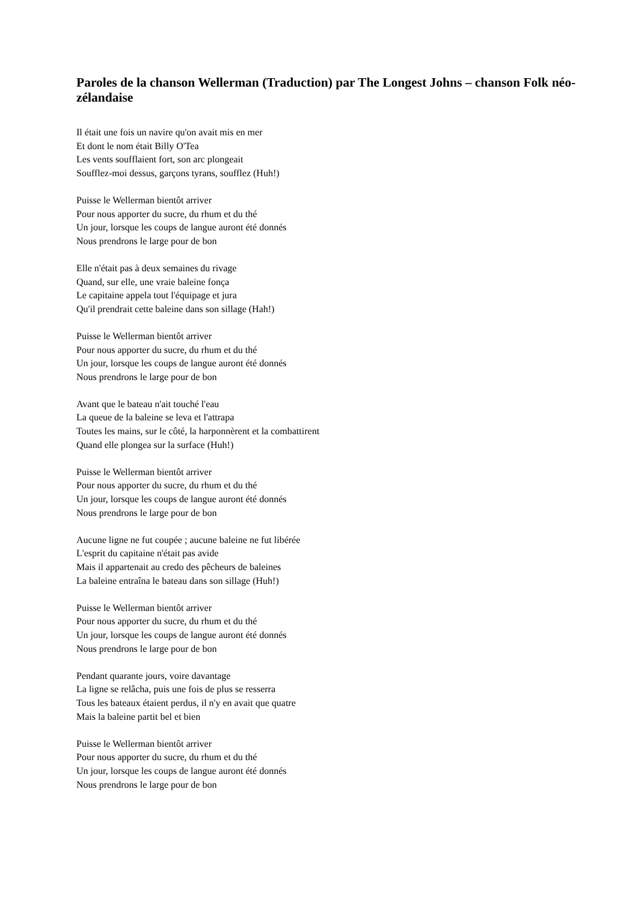Paroles de la chanson Wellerman (Traduction) par The Longest Johns – chanson Folk néo-zélandaise
Il était une fois un navire qu'on avait mis en mer
Et dont le nom était Billy O'Tea
Les vents soufflaient fort, son arc plongeait
Soufflez-moi dessus, garçons tyrans, soufflez (Huh!)
Puisse le Wellerman bientôt arriver
Pour nous apporter du sucre, du rhum et du thé
Un jour, lorsque les coups de langue auront été donnés
Nous prendrons le large pour de bon
Elle n'était pas à deux semaines du rivage
Quand, sur elle, une vraie baleine fonça
Le capitaine appela tout l'équipage et jura
Qu'il prendrait cette baleine dans son sillage (Hah!)
Puisse le Wellerman bientôt arriver
Pour nous apporter du sucre, du rhum et du thé
Un jour, lorsque les coups de langue auront été donnés
Nous prendrons le large pour de bon
Avant que le bateau n'ait touché l'eau
La queue de la baleine se leva et l'attrapa
Toutes les mains, sur le côté, la harponnèrent et la combattirent
Quand elle plongea sur la surface (Huh!)
Puisse le Wellerman bientôt arriver
Pour nous apporter du sucre, du rhum et du thé
Un jour, lorsque les coups de langue auront été donnés
Nous prendrons le large pour de bon
Aucune ligne ne fut coupée ; aucune baleine ne fut libérée
L'esprit du capitaine n'était pas avide
Mais il appartenait au credo des pêcheurs de baleines
La baleine entraîna le bateau dans son sillage (Huh!)
Puisse le Wellerman bientôt arriver
Pour nous apporter du sucre, du rhum et du thé
Un jour, lorsque les coups de langue auront été donnés
Nous prendrons le large pour de bon
Pendant quarante jours, voire davantage
La ligne se relâcha, puis une fois de plus se resserra
Tous les bateaux étaient perdus, il n'y en avait que quatre
Mais la baleine partit bel et bien
Puisse le Wellerman bientôt arriver
Pour nous apporter du sucre, du rhum et du thé
Un jour, lorsque les coups de langue auront été donnés
Nous prendrons le large pour de bon